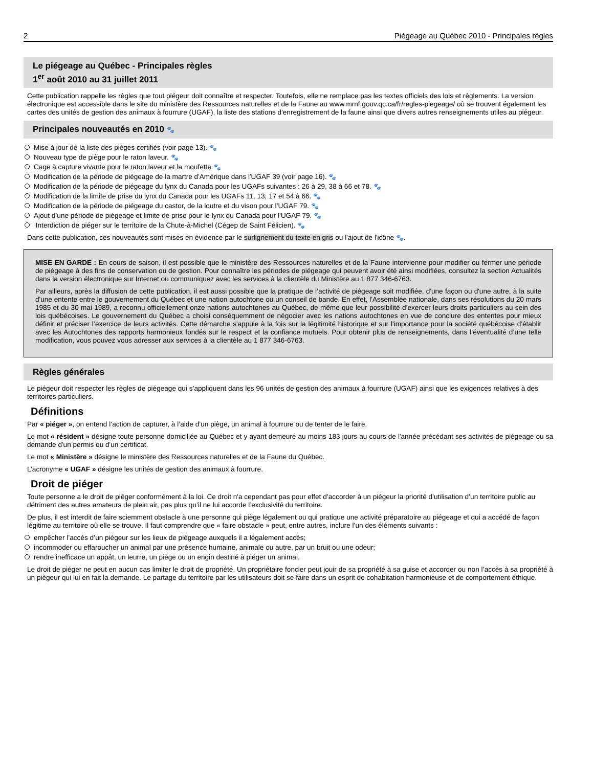2 Piégeage au Québec 2010 - Principales règles
Le piégeage au Québec - Principales règles
1<sup>er</sup> août 2010 au 31 juillet 2011
Cette publication rappelle les règles que tout piégeur doit connaître et respecter. Toutefois, elle ne remplace pas les textes officiels des lois et règlements. La version électronique est accessible dans le site du ministère des Ressources naturelles et de la Faune au www.mrnf.gouv.qc.ca/fr/regles-piegeage/ où se trouvent également les cartes des unités de gestion des animaux à fourrure (UGAF), la liste des stations d'enregistrement de la faune ainsi que divers autres renseignements utiles au piégeur.
Principales nouveautés en 2010 🐾
Mise à jour de la liste des pièges certifiés (voir page 13). 🐾
Nouveau type de piège pour le raton laveur. 🐾
Cage à capture vivante pour le raton laveur et la moufette.🐾
Modification de la période de piégeage de la martre d'Amérique dans l'UGAF 39 (voir page 16). 🐾
Modification de la période de piégeage du lynx du Canada pour les UGAFs suivantes : 26 à 29, 38 à 66 et 78. 🐾
Modification de la limite de prise du lynx du Canada pour les UGAFs 11, 13, 17 et 54 à 66. 🐾
Modification de la période de piégeage du castor, de la loutre et du vison pour l’UGAF 79. 🐾
Ajout d’une période de piégeage et limite de prise pour le lynx du Canada pour l’UGAF 79. 🐾
Interdiction de piéger sur le territoire de la Chute-à-Michel (Cégep de Saint Félicien). 🐾
Dans cette publication, ces nouveautés sont mises en évidence par le surlignement du texte en gris ou l'ajout de l'icône 🐾.
MISE EN GARDE : En cours de saison, il est possible que le ministère des Ressources naturelles et de la Faune intervienne pour modifier ou fermer une période de piégeage à des fins de conservation ou de gestion. Pour connaître les périodes de piégeage qui peuvent avoir été ainsi modifiées, consultez la section Actualités dans la version électronique sur Internet ou communiquez avec les services à la clientèle du Ministère au 1 877 346-6763.
Par ailleurs, après la diffusion de cette publication, il est aussi possible que la pratique de l’activité de piégeage soit modifiée, d'une façon ou d'une autre, à la suite d'une entente entre le gouvernement du Québec et une nation autochtone ou un conseil de bande. En effet, l'Assemblée nationale, dans ses résolutions du 20 mars 1985 et du 30 mai 1989, a reconnu officiellement onze nations autochtones au Québec, de même que leur possibilité d’exercer leurs droits particuliers au sein des lois québécoises. Le gouvernement du Québec a choisi conséquemment de négocier avec les nations autochtones en vue de conclure des ententes pour mieux définir et préciser l’exercice de leurs activités. Cette démarche s'appuie à la fois sur la légitimité historique et sur l'importance pour la société québécoise d'établir avec les Autochtones des rapports harmonieux fondés sur le respect et la confiance mutuels. Pour obtenir plus de renseignements, dans l’éventualité d’une telle modification, vous pouvez vous adresser aux services à la clientèle au 1 877 346-6763.
Règles générales
Le piégeur doit respecter les règles de piégeage qui s’appliquent dans les 96 unités de gestion des animaux à fourrure (UGAF) ainsi que les exigences relatives à des territoires particuliers.
Définitions
Par « piéger », on entend l’action de capturer, à l’aide d’un piège, un animal à fourrure ou de tenter de le faire.
Le mot « résident » désigne toute personne domiciliée au Québec et y ayant demeuré au moins 183 jours au cours de l'année précédant ses activités de piégeage ou sa demande d'un permis ou d'un certificat.
Le mot « Ministère » désigne le ministère des Ressources naturelles et de la Faune du Québec.
L’acronyme « UGAF » désigne les unités de gestion des animaux à fourrure.
Droit de piéger
Toute personne a le droit de piéger conformément à la loi. Ce droit n'a cependant pas pour effet d’accorder à un piégeur la priorité d’utilisation d’un territoire public au détriment des autres amateurs de plein air, pas plus qu’il ne lui accorde l’exclusivité du territoire.
De plus, il est interdit de faire sciemment obstacle à une personne qui piège légalement ou qui pratique une activité préparatoire au piégeage et qui a accédé de façon légitime au territoire où elle se trouve. Il faut comprendre que « faire obstacle » peut, entre autres, inclure l’un des éléments suivants :
empêcher l’accès d’un piégeur sur les lieux de piégeage auxquels il a légalement accès;
incommoder ou effaroucher un animal par une présence humaine, animale ou autre, par un bruit ou une odeur;
rendre inefficace un appât, un leurre, un piège ou un engin destiné à piéger un animal.
Le droit de piéger ne peut en aucun cas limiter le droit de propriété. Un propriétaire foncier peut jouir de sa propriété à sa guise et accorder ou non l’accès à sa propriété à un piégeur qui lui en fait la demande. Le partage du territoire par les utilisateurs doit se faire dans un esprit de cohabitation harmonieuse et de comportement éthique.